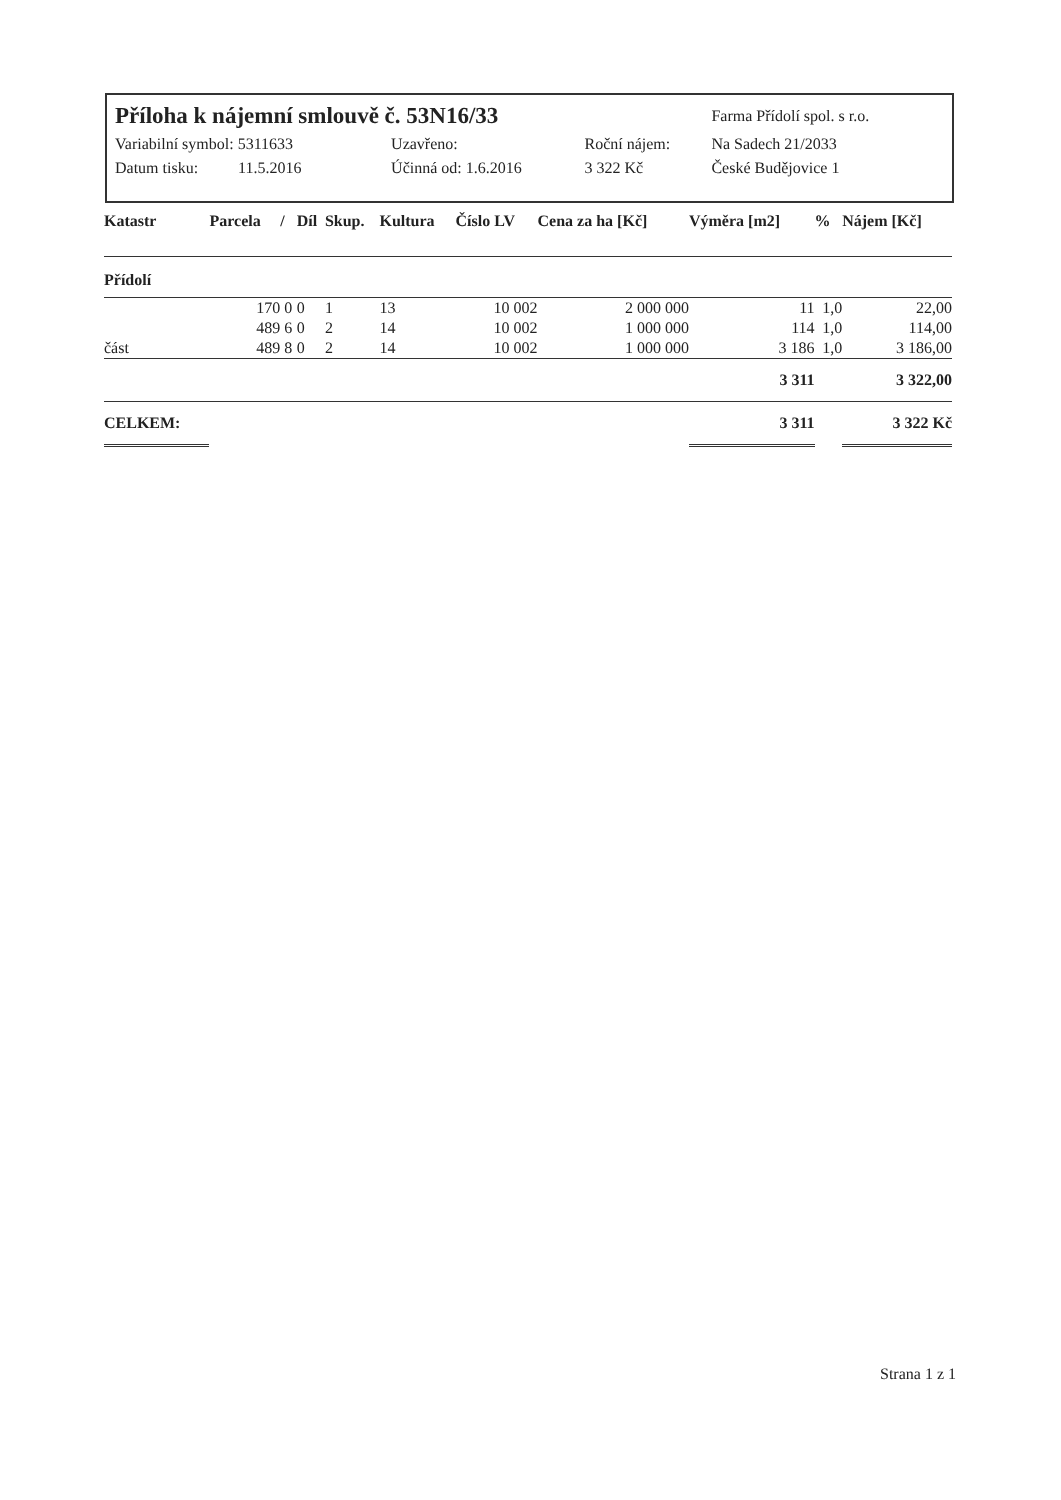| Příloha k nájemní smlouvě č. 53N16/33 | | | Farma Přídolí spol. s r.o. |
| Variabilní symbol: 5311633 | Uzavřeno: | Roční nájem: | Na Sadech 21/2033 |
| Datum tisku: 11.5.2016 | Účinná od: 1.6.2016 | 3 322 Kč | České Budějovice 1 |
| Katastr | Parcela | / | Díl | Skup. | Kultura | Číslo LV | Cena za ha [Kč] | Výměra [m2] | % | Nájem [Kč] |
| --- | --- | --- | --- | --- | --- | --- | --- | --- | --- | --- |
| Přídolí | | | | | | | | | | |
| | 170 | 0 | 0 | 1 | 13 | 10 002 | 2 000 000 | 11 | 1,0 | 22,00 |
| | 489 | 6 | 0 | 2 | 14 | 10 002 | 1 000 000 | 114 | 1,0 | 114,00 |
| část | 489 | 8 | 0 | 2 | 14 | 10 002 | 1 000 000 | 3 186 | 1,0 | 3 186,00 |
| | | | | | | | | 3 311 | | 3 322,00 |
| CELKEM: | | | | | | | | 3 311 | | 3 322 Kč |
Strana 1 z 1